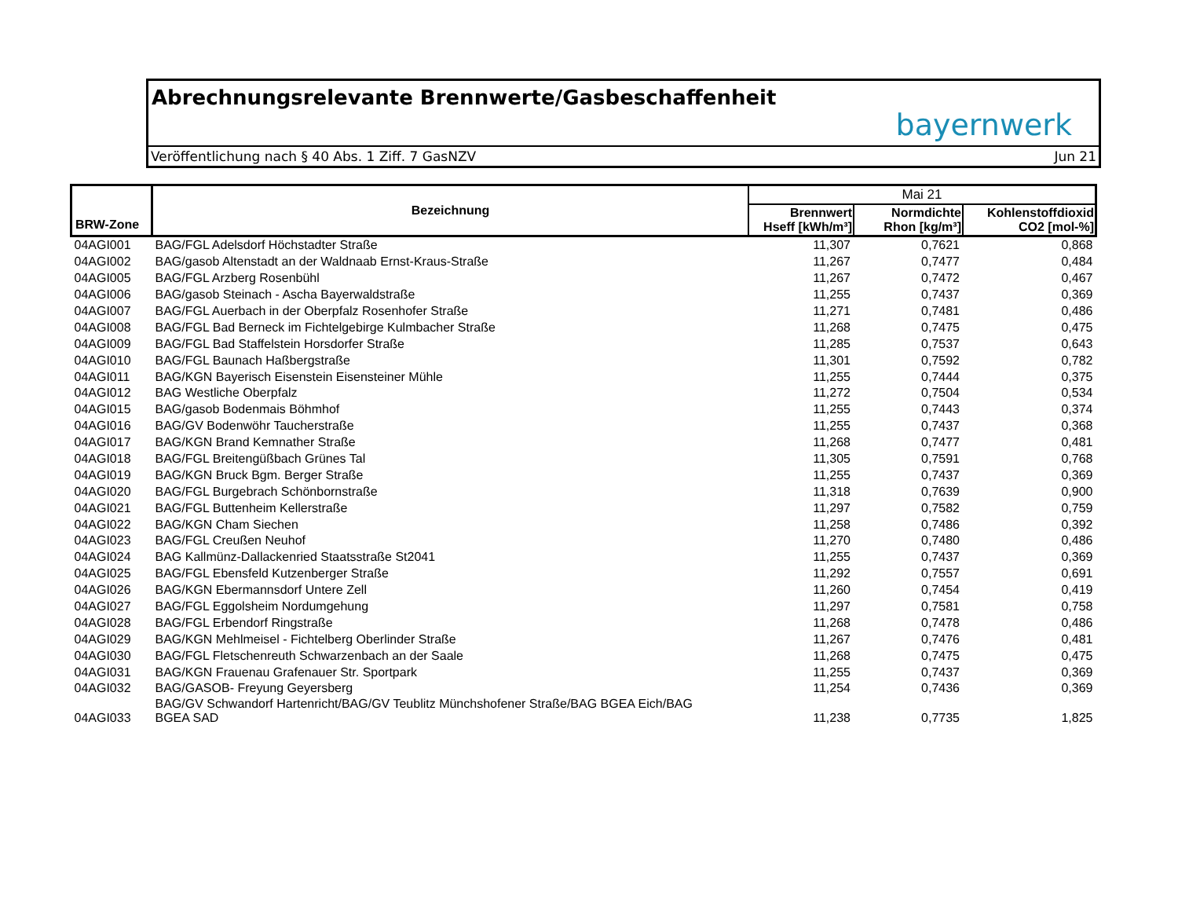Abrechnungsrelevante Brennwerte/Gasbeschaffenheit
bayernwerk
Veröffentlichung nach § 40 Abs. 1 Ziff. 7 GasNZV Jun 21
| BRW-Zone | Bezeichnung | Mai 21 | | |
| --- | --- | --- | --- | --- |
| | | Brennwert Hseff [kWh/m³] | Normdichte Rhon [kg/m³] | Kohlenstoffdioxid CO2 [mol-%] |
| 04AGI001 | BAG/FGL Adelsdorf Höchstadter Straße | 11,307 | 0,7621 | 0,868 |
| 04AGI002 | BAG/gasob Altenstadt an der Waldnaab Ernst-Kraus-Straße | 11,267 | 0,7477 | 0,484 |
| 04AGI005 | BAG/FGL Arzberg Rosenbühl | 11,267 | 0,7472 | 0,467 |
| 04AGI006 | BAG/gasob Steinach - Ascha Bayerwaldstraße | 11,255 | 0,7437 | 0,369 |
| 04AGI007 | BAG/FGL Auerbach in der Oberpfalz Rosenhofer Straße | 11,271 | 0,7481 | 0,486 |
| 04AGI008 | BAG/FGL Bad Berneck im Fichtelgebirge Kulmbacher Straße | 11,268 | 0,7475 | 0,475 |
| 04AGI009 | BAG/FGL Bad Staffelstein Horsdorfer Straße | 11,285 | 0,7537 | 0,643 |
| 04AGI010 | BAG/FGL Baunach Haßbergstraße | 11,301 | 0,7592 | 0,782 |
| 04AGI011 | BAG/KGN Bayerisch Eisenstein Eisensteiner Mühle | 11,255 | 0,7444 | 0,375 |
| 04AGI012 | BAG Westliche Oberpfalz | 11,272 | 0,7504 | 0,534 |
| 04AGI015 | BAG/gasob Bodenmais Böhmhof | 11,255 | 0,7443 | 0,374 |
| 04AGI016 | BAG/GV Bodenwöhr Taucherstraße | 11,255 | 0,7437 | 0,368 |
| 04AGI017 | BAG/KGN Brand Kemnather Straße | 11,268 | 0,7477 | 0,481 |
| 04AGI018 | BAG/FGL Breitengüßbach Grünes Tal | 11,305 | 0,7591 | 0,768 |
| 04AGI019 | BAG/KGN Bruck Bgm. Berger Straße | 11,255 | 0,7437 | 0,369 |
| 04AGI020 | BAG/FGL Burgebrach Schönbornstraße | 11,318 | 0,7639 | 0,900 |
| 04AGI021 | BAG/FGL Buttenheim Kellerstraße | 11,297 | 0,7582 | 0,759 |
| 04AGI022 | BAG/KGN Cham Siechen | 11,258 | 0,7486 | 0,392 |
| 04AGI023 | BAG/FGL Creußen Neuhof | 11,270 | 0,7480 | 0,486 |
| 04AGI024 | BAG Kallmünz-Dallackenried Staatsstraße St2041 | 11,255 | 0,7437 | 0,369 |
| 04AGI025 | BAG/FGL Ebensfeld Kutzenberger Straße | 11,292 | 0,7557 | 0,691 |
| 04AGI026 | BAG/KGN Ebermannsdorf Untere Zell | 11,260 | 0,7454 | 0,419 |
| 04AGI027 | BAG/FGL Eggolsheim Nordumgehung | 11,297 | 0,7581 | 0,758 |
| 04AGI028 | BAG/FGL Erbendorf Ringstraße | 11,268 | 0,7478 | 0,486 |
| 04AGI029 | BAG/KGN Mehlmeisel - Fichtelberg Oberlinder Straße | 11,267 | 0,7476 | 0,481 |
| 04AGI030 | BAG/FGL Fletschenreuth Schwarzenbach an der Saale | 11,268 | 0,7475 | 0,475 |
| 04AGI031 | BAG/KGN Frauenau Grafenauer Str. Sportpark | 11,255 | 0,7437 | 0,369 |
| 04AGI032 | BAG/GASOB- Freyung Geyersberg | 11,254 | 0,7436 | 0,369 |
| 04AGI033 | BAG/GV Schwandorf Hartenricht/BAG/GV Teublitz Münchshofener Straße/BAG BGEA Eich/BAG BGEA SAD | 11,238 | 0,7735 | 1,825 |